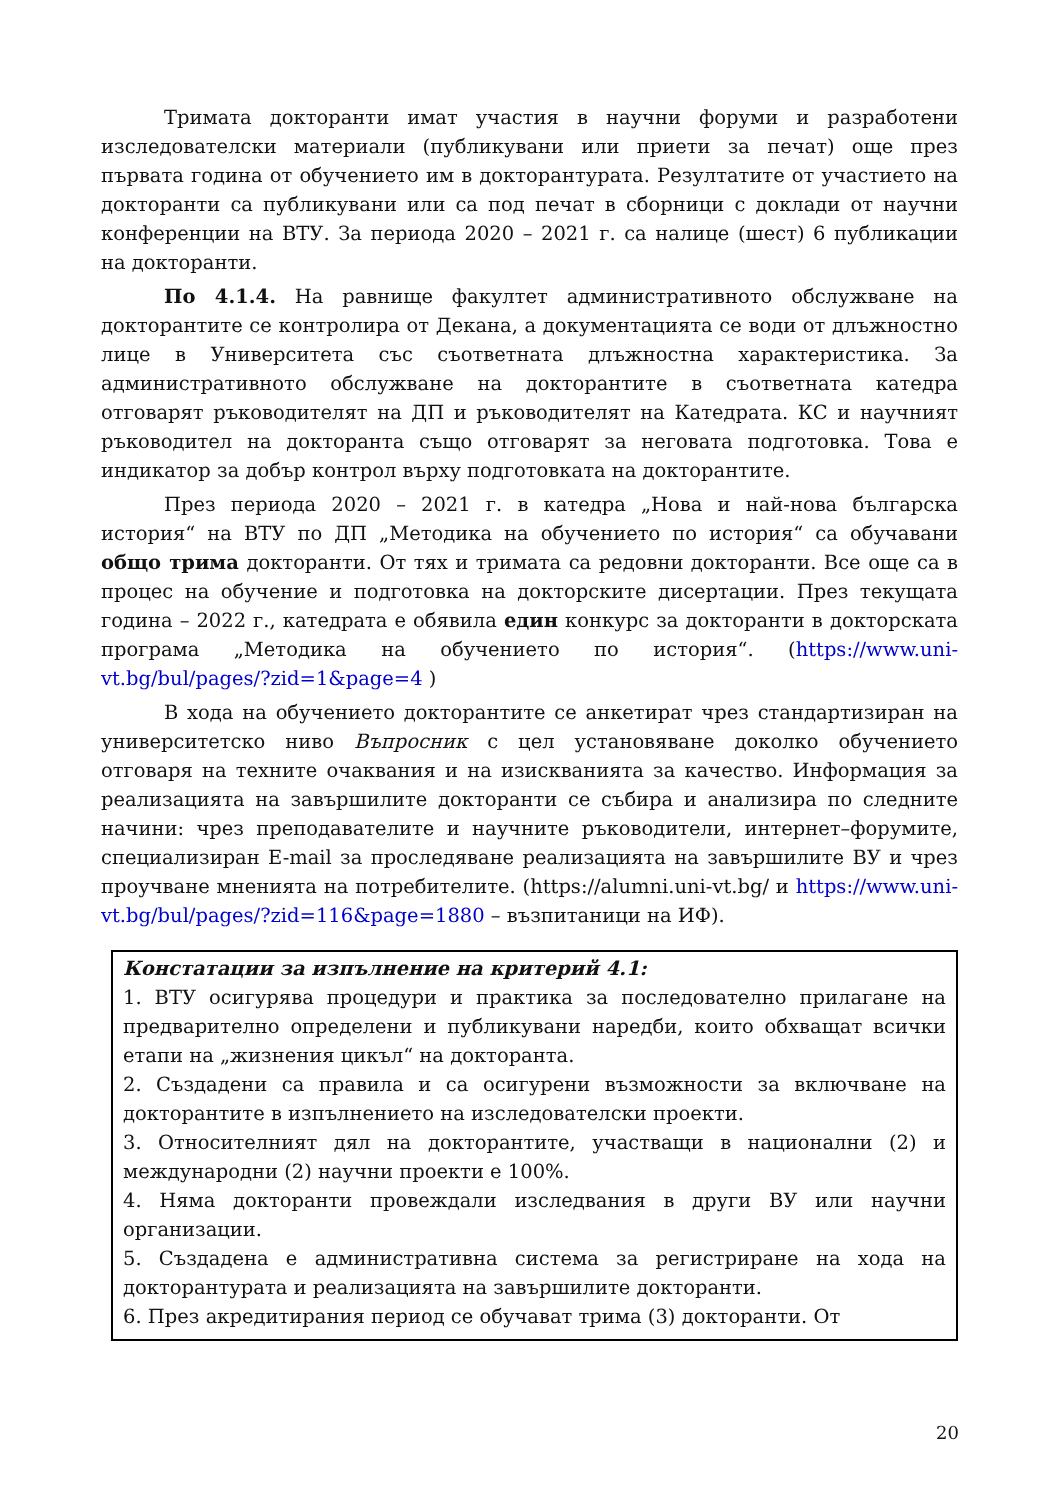Тримата докторанти имат участия в научни форуми и разработени изследователски материали (публикувани или приети за печат) още през първата година от обучението им в докторантурата. Резултатите от участието на докторанти са публикувани или са под печат в сборници с доклади от научни конференции на ВТУ. За периода 2020 – 2021 г. са налице (шест) 6 публикации на докторанти.
По 4.1.4. На равнище факултет административното обслужване на докторантите се контролира от Декана, а документацията се води от длъжностно лице в Университета със съответната длъжностна характеристика. За административното обслужване на докторантите в съответната катедра отговарят ръководителят на ДП и ръководителят на Катедрата. КС и научният ръководител на докторанта също отговарят за неговата подготовка. Това е индикатор за добър контрол върху подготовката на докторантите.
През периода 2020 – 2021 г. в катедра „Нова и най-нова българска история“ на ВТУ по ДП „Методика на обучението по история“ са обучавани общо трима докторанти. От тях и тримата са редовни докторанти. Все още са в процес на обучение и подготовка на докторските дисертации. През текущата година – 2022 г., катедрата е обявила един конкурс за докторанти в докторската програма „Методика на обучението по история“. (https://www.uni-vt.bg/bul/pages/?zid=1&page=4 )
В хода на обучението докторантите се анкетират чрез стандартизиран на университетско ниво Въпросник с цел установяване доколко обучението отговаря на техните очаквания и на изискванията за качество. Информация за реализацията на завършилите докторанти се събира и анализира по следните начини: чрез преподавателите и научните ръководители, интернет–форумите, специализиран E-mail за проследяване реализацията на завършилите ВУ и чрез проучване мненията на потребителите. (https://alumni.uni-vt.bg/ и https://www.uni-vt.bg/bul/pages/?zid=116&page=1880 – възпитаници на ИФ).
Констатации за изпълнение на критерий 4.1:
1. ВТУ осигурява процедури и практика за последователно прилагане на предварително определени и публикувани наредби, които обхващат всички етапи на „жизнения цикъл“ на докторанта.
2. Създадени са правила и са осигурени възможности за включване на докторантите в изпълнението на изследователски проекти.
3. Относителният дял на докторантите, участващи в национални (2) и международни (2) научни проекти е 100%.
4. Няма докторанти провеждали изследвания в други ВУ или научни организации.
5. Създадена е административна система за регистриране на хода на докторантурата и реализацията на завършилите докторанти.
6. През акредитирания период се обучават трима (3) докторанти. От
20